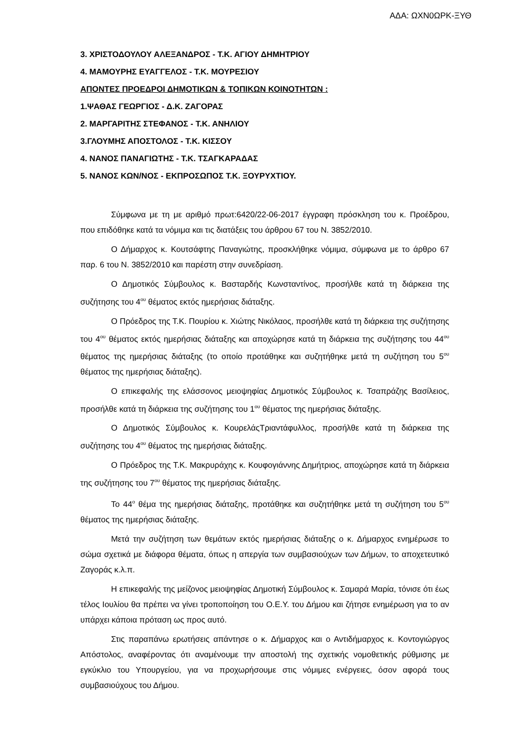ΑΔΑ: ΩΧΝ0ΩΡΚ-ΞΥΘ
3. ΧΡΙΣΤΟΔΟΥΛΟΥ ΑΛΕΞΑΝΔΡΟΣ - Τ.Κ. ΑΓΙΟΥ ΔΗΜΗΤΡΙΟΥ
4. ΜΑΜΟΥΡΗΣ ΕΥΑΓΓΕΛΟΣ - Τ.Κ. ΜΟΥΡΕΣΙΟΥ
ΑΠΟΝΤΕΣ ΠΡΟΕΔΡΟΙ ΔΗΜΟΤΙΚΩΝ & ΤΟΠΙΚΩΝ ΚΟΙΝΟΤΗΤΩΝ :
1.ΨΑΘΑΣ ΓΕΩΡΓΙΟΣ - Δ.Κ. ΖΑΓΟΡΑΣ
2. ΜΑΡΓΑΡΙΤΗΣ ΣΤΕΦΑΝΟΣ - Τ.Κ. ΑΝΗΛΙΟΥ
3.ΓΛΟΥΜΗΣ ΑΠΟΣΤΟΛΟΣ - Τ.Κ. ΚΙΣΣΟΥ
4. ΝΑΝΟΣ ΠΑΝΑΓΙΩΤΗΣ - Τ.Κ. ΤΣΑΓΚΑΡΑΔΑΣ
5. ΝΑΝΟΣ ΚΩΝ/ΝΟΣ - ΕΚΠΡΟΣΩΠΟΣ Τ.Κ. ΞΟΥΡΥΧΤΙΟΥ.
Σύμφωνα με τη με αριθμό πρωτ:6420/22-06-2017 έγγραφη πρόσκληση του κ. Προέδρου, που επιδόθηκε κατά τα νόμιμα και τις διατάξεις του άρθρου 67 του Ν. 3852/2010.
Ο Δήμαρχος κ. Κουτσάφτης Παναγιώτης, προσκλήθηκε νόμιμα, σύμφωνα με το άρθρο 67 παρ. 6 του Ν. 3852/2010 και παρέστη στην συνεδρίαση.
Ο Δημοτικός Σύμβουλος κ. Βασταρδής Κωνσταντίνος, προσήλθε κατά τη διάρκεια της συζήτησης του 4<sup>ου</sup> θέματος εκτός ημερήσιας διάταξης.
Ο Πρόεδρος της Τ.Κ. Πουρίου κ. Χιώτης Νικόλαος, προσήλθε κατά τη διάρκεια της συζήτησης του 4<sup>ου</sup> θέματος εκτός ημερήσιας διάταξης και αποχώρησε κατά τη διάρκεια της συζήτησης του 44<sup>ου</sup> θέματος της ημερήσιας διάταξης (το οποίο προτάθηκε και συζητήθηκε μετά τη συζήτηση του 5<sup>ου</sup> θέματος της ημερήσιας διάταξης).
Ο επικεφαλής της ελάσσονος μειοψηφίας Δημοτικός Σύμβουλος κ. Τσαπράζης Βασίλειος, προσήλθε κατά τη διάρκεια της συζήτησης του 1<sup>ου</sup> θέματος της ημερήσιας διάταξης.
Ο Δημοτικός Σύμβουλος κ. ΚουρελάςΤριαντάφυλλος, προσήλθε κατά τη διάρκεια της συζήτησης του 4<sup>ου</sup> θέματος της ημερήσιας διάταξης.
Ο Πρόεδρος της Τ.Κ. Μακρυράχης κ. Κουφογιάννης Δημήτριος, αποχώρησε κατά τη διάρκεια της συζήτησης του 7<sup>ου</sup> θέματος της ημερήσιας διάταξης.
Το 44<sup>ο</sup> θέμα της ημερήσιας διάταξης, προτάθηκε και συζητήθηκε μετά τη συζήτηση του 5<sup>ου</sup> θέματος της ημερήσιας διάταξης.
Μετά την συζήτηση των θεμάτων εκτός ημερήσιας διάταξης ο κ. Δήμαρχος ενημέρωσε το σώμα σχετικά με διάφορα θέματα, όπως η απεργία των συμβασιούχων των Δήμων, το αποχετευτικό Ζαγοράς κ.λ.π.
Η επικεφαλής της μείζονος μειοψηφίας Δημοτική Σύμβουλος κ. Σαμαρά Μαρία, τόνισε ότι έως τέλος Ιουλίου θα πρέπει να γίνει τροποποίηση του Ο.Ε.Υ. του Δήμου και ζήτησε ενημέρωση για το αν υπάρχει κάποια πρόταση ως προς αυτό.
Στις παραπάνω ερωτήσεις απάντησε ο κ. Δήμαρχος και ο Αντιδήμαρχος κ. Κοντογιώργος Απόστολος, αναφέροντας ότι αναμένουμε την αποστολή της σχετικής νομοθετικής ρύθμισης με εγκύκλιο του Υπουργείου, για να προχωρήσουμε στις νόμιμες ενέργειες, όσον αφορά τους συμβασιούχους του Δήμου.